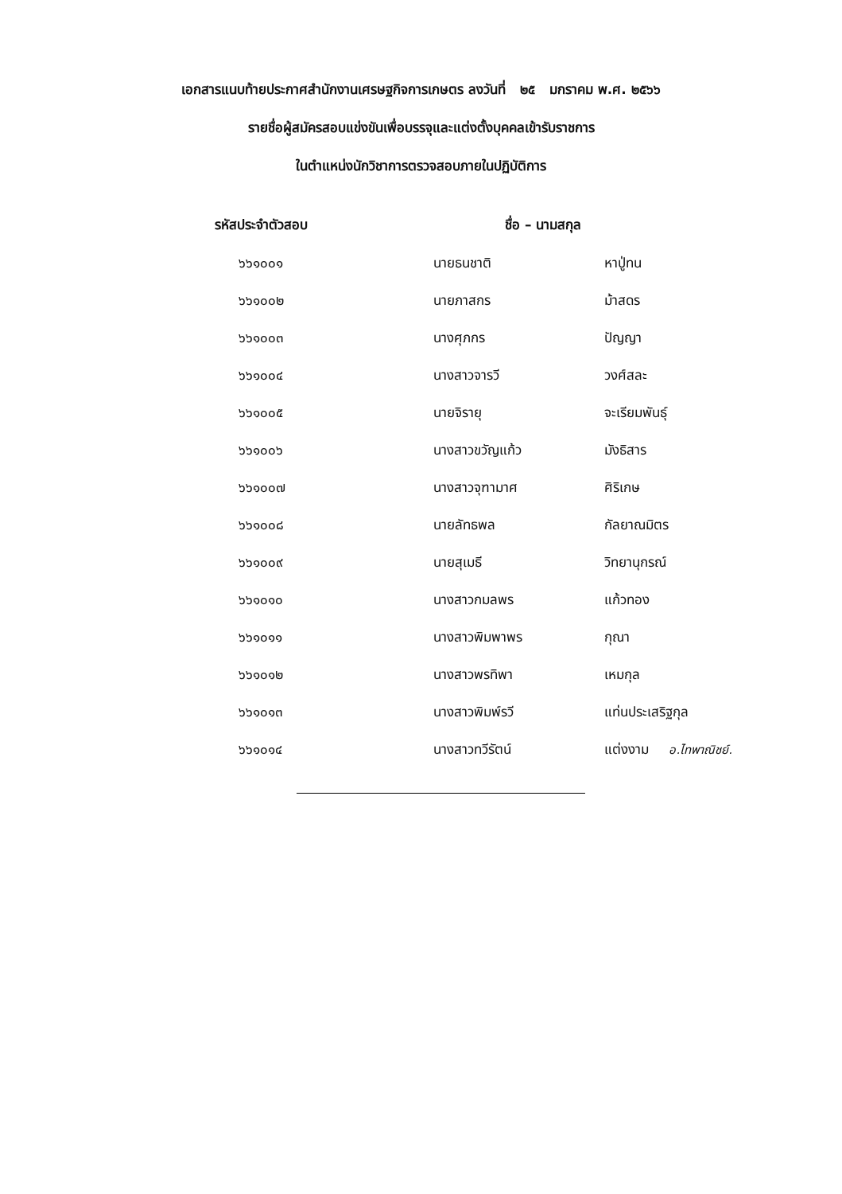เอกสารแนบท้ายประกาศสำนักงานเศรษฐกิจการเกษตร ลงวันที่ ๒๕ มกราคม พ.ศ. ๒๕๖๖
รายชื่อผู้สมัครสอบแข่งขันเพื่อบรรจุและแต่งตั้งบุคคลเข้ารับราชการ
ในตำแหน่งนักวิชาการตรวจสอบภายในปฏิบัติการ
| รหัสประจำตัวสอบ | ชื่อ – นามสกุล | |
| --- | --- | --- |
| ๖๖๑๐๐๑ | นายธนชาติ | หาปู่ทน |
| ๖๖๑๐๐๒ | นายภาสกร | ม้าสดร |
| ๖๖๑๐๐๓ | นางศุภกร | ปัญญา |
| ๖๖๑๐๐๔ | นางสาวจารวี | วงศ์สละ |
| ๖๖๑๐๐๕ | นายจิรายุ | จะเรียมพันธุ์ |
| ๖๖๑๐๐๖ | นางสาวขวัญแก้ว | มังธิสาร |
| ๖๖๑๐๐๗ | นางสาวจุฑามาศ | ศิริเกษ |
| ๖๖๑๐๐๘ | นายลัทธพล | กัลยาณมิตร |
| ๖๖๑๐๐๙ | นายสุเมธี | วิทยานุกรณ์ |
| ๖๖๑๐๑๐ | นางสาวกมลพร | แก้วทอง |
| ๖๖๑๐๑๑ | นางสาวพิมพาพร | กุณา |
| ๖๖๑๐๑๒ | นางสาวพรทิพา | เหมกุล |
| ๖๖๑๐๑๓ | นางสาวพิมพ์รวี | แท่นประเสริฐกุล |
| ๖๖๑๐๑๔ | นางสาวทวีรัตน์ | แต่งงาม อ.ไทพาณิชย์. |